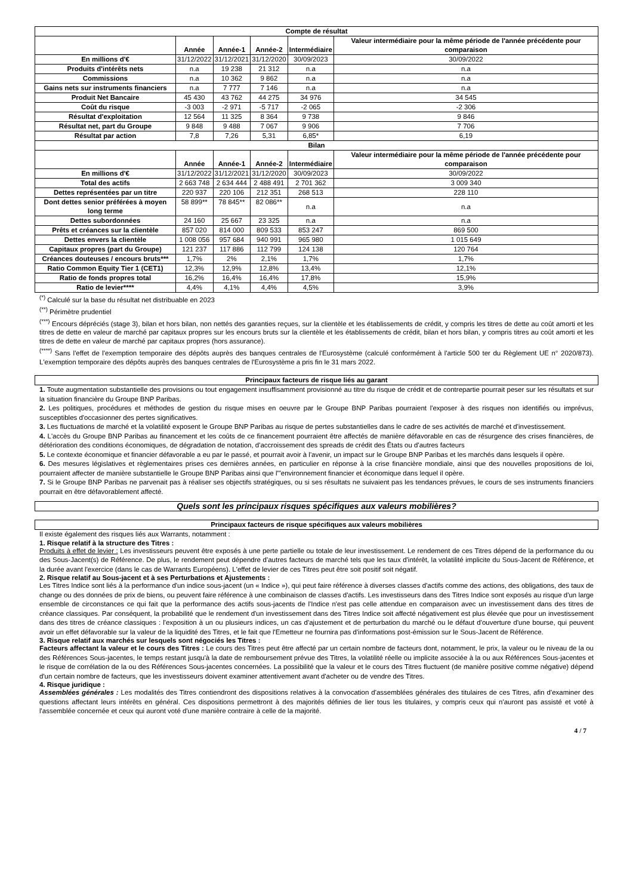| Compte de résultat | | | | | |
| --- | --- | --- | --- | --- | --- |
| | Année | Année-1 | Année-2 | Intermédiaire | Valeur intermédiaire pour la même période de l'année précédente pour comparaison |
| En millions d'€ | 31/12/2022 | 31/12/2021 | 31/12/2020 | 30/09/2023 | 30/09/2022 |
| Produits d'intérêts nets | n.a | 19 238 | 21 312 | n.a | n.a |
| Commissions | n.a | 10 362 | 9 862 | n.a | n.a |
| Gains nets sur instruments financiers | n.a | 7 777 | 7 146 | n.a | n.a |
| Produit Net Bancaire | 45 430 | 43 762 | 44 275 | 34 976 | 34 545 |
| Coût du risque | -3 003 | -2 971 | -5 717 | -2 065 | -2 306 |
| Résultat d'exploitation | 12 564 | 11 325 | 8 364 | 9 738 | 9 846 |
| Résultat net, part du Groupe | 9 848 | 9 488 | 7 067 | 9 906 | 7 706 |
| Résultat par action | 7,8 | 7,26 | 5,31 | 6,85* | 6,19 |
| Bilan | | | | | |
| | Année | Année-1 | Année-2 | Intermédiaire | Valeur intermédiaire pour la même période de l'année précédente pour comparaison |
| En millions d'€ | 31/12/2022 | 31/12/2021 | 31/12/2020 | 30/09/2023 | 30/09/2022 |
| Total des actifs | 2 663 748 | 2 634 444 | 2 488 491 | 2 701 362 | 3 009 340 |
| Dettes représentées par un titre | 220 937 | 220 106 | 212 351 | 268 513 | 228 110 |
| Dont dettes senior préférées à moyen long terme | 58 899** | 78 845** | 82 086** | n.a | n.a |
| Dettes subordonnées | 24 160 | 25 667 | 23 325 | n.a | n.a |
| Prêts et créances sur la clientèle | 857 020 | 814 000 | 809 533 | 853 247 | 869 500 |
| Dettes envers la clientèle | 1 008 056 | 957 684 | 940 991 | 965 980 | 1 015 649 |
| Capitaux propres (part du Groupe) | 121 237 | 117 886 | 112 799 | 124 138 | 120 764 |
| Créances douteuses / encours bruts*** | 1,7% | 2% | 2,1% | 1,7% | 1,7% |
| Ratio Common Equity Tier 1 (CET1) | 12,3% | 12,9% | 12,8% | 13,4% | 12,1% |
| Ratio de fonds propres total | 16,2% | 16,4% | 16,4% | 17,8% | 15,9% |
| Ratio de levier**** | 4,4% | 4,1% | 4,4% | 4,5% | 3,9% |
<sup>(*)</sup> Calculé sur la base du résultat net distribuable en 2023
<sup>(**)</sup> Périmètre prudentiel
<sup>(***)</sup> Encours dépréciés (stage 3), bilan et hors bilan, non nettés des garanties reçues, sur la clientèle et les établissements de crédit, y compris les titres de dette au coût amorti et les titres de dette en valeur de marché par capitaux propres sur les encours bruts sur la clientèle et les établissements de crédit, bilan et hors bilan, y compris titres au coût amorti et les titres de dette en valeur de marché par capitaux propres (hors assurance).
<sup>(****)</sup> Sans l'effet de l'exemption temporaire des dépôts auprès des banques centrales de l'Eurosystème (calculé conformément à l'article 500 ter du Règlement UE n° 2020/873). L'exemption temporaire des dépôts auprès des banques centrales de l'Eurosystème a pris fin le 31 mars 2022.
Principaux facteurs de risque liés au garant
1. Toute augmentation substantielle des provisions ou tout engagement insuffisamment provisionné au titre du risque de crédit et de contrepartie pourrait peser sur les résultats et sur la situation financière du Groupe BNP Paribas.
2. Les politiques, procédures et méthodes de gestion du risque mises en oeuvre par le Groupe BNP Paribas pourraient l'exposer à des risques non identifiés ou imprévus, susceptibles d'occasionner des pertes significatives.
3. Les fluctuations de marché et la volatilité exposent le Groupe BNP Paribas au risque de pertes substantielles dans le cadre de ses activités de marché et d'investissement.
4. L'accès du Groupe BNP Paribas au financement et les coûts de ce financement pourraient être affectés de manière défavorable en cas de résurgence des crises financières, de détérioration des conditions économiques, de dégradation de notation, d'accroissement des spreads de crédit des États ou d'autres facteurs
5. Le contexte économique et financier défavorable a eu par le passé, et pourrait avoir à l'avenir, un impact sur le Groupe BNP Paribas et les marchés dans lesquels il opère.
6. Des mesures législatives et règlementaires prises ces dernières années, en particulier en réponse à la crise financière mondiale, ainsi que des nouvelles propositions de loi, pourraient affecter de manière substantielle le Groupe BNP Paribas ainsi que l'"environnement financier et économique dans lequel il opère.
7. Si le Groupe BNP Paribas ne parvenait pas à réaliser ses objectifs stratégiques, ou si ses résultats ne suivaient pas les tendances prévues, le cours de ses instruments financiers pourrait en être défavorablement affecté.
Quels sont les principaux risques spécifiques aux valeurs mobilières?
Principaux facteurs de risque spécifiques aux valeurs mobilières
Il existe également des risques liés aux Warrants, notamment :
1. Risque relatif à la structure des Titres :
Produits à effet de levier : Les investisseurs peuvent être exposés à une perte partielle ou totale de leur investissement. Le rendement de ces Titres dépend de la performance du ou des Sous-Jacent(s) de Référence. De plus, le rendement peut dépendre d'autres facteurs de marché tels que les taux d'intérêt, la volatilité implicite du Sous-Jacent de Référence, et la durée avant l'exercice (dans le cas de Warrants Européens). L'effet de levier de ces Titres peut être soit positif soit négatif.
2. Risque relatif au Sous-jacent et à ses Perturbations et Ajustements :
Les Titres Indice sont liés à la performance d'un indice sous-jacent (un « Indice »), qui peut faire référence à diverses classes d'actifs comme des actions, des obligations, des taux de change ou des données de prix de biens, ou peuvent faire référence à une combinaison de classes d'actifs. Les investisseurs dans des Titres Indice sont exposés au risque d'un large ensemble de circonstances ce qui fait que la performance des actifs sous-jacents de l'Indice n'est pas celle attendue en comparaison avec un investissement dans des titres de créance classiques. Par conséquent, la probabilité que le rendement d'un investissement dans des Titres Indice soit affecté négativement est plus élevée que pour un investissement dans des titres de créance classiques : l'exposition à un ou plusieurs indices, un cas d'ajustement et de perturbation du marché ou le défaut d'ouverture d'une bourse, qui peuvent avoir un effet défavorable sur la valeur de la liquidité des Titres, et le fait que l'Emetteur ne fournira pas d'informations post-émission sur le Sous-Jacent de Référence.
3. Risque relatif aux marchés sur lesquels sont négociés les Titres :
Facteurs affectant la valeur et le cours des Titres : Le cours des Titres peut être affecté par un certain nombre de facteurs dont, notamment, le prix, la valeur ou le niveau de la ou des Références Sous-jacentes, le temps restant jusqu'à la date de remboursement prévue des Titres, la volatilité réelle ou implicite associée à la ou aux Références Sous-jacentes et le risque de corrélation de la ou des Références Sous-jacentes concernées. La possibilité que la valeur et le cours des Titres fluctuent (de manière positive comme négative) dépend d'un certain nombre de facteurs, que les investisseurs doivent examiner attentivement avant d'acheter ou de vendre des Titres.
4. Risque juridique :
Assemblées générales : Les modalités des Titres contiendront des dispositions relatives à la convocation d'assemblées générales des titulaires de ces Titres, afin d'examiner des questions affectant leurs intérêts en général. Ces dispositions permettront à des majorités définies de lier tous les titulaires, y compris ceux qui n'auront pas assisté et voté à l'assemblée concernée et ceux qui auront voté d'une manière contraire à celle de la majorité.
4 / 7